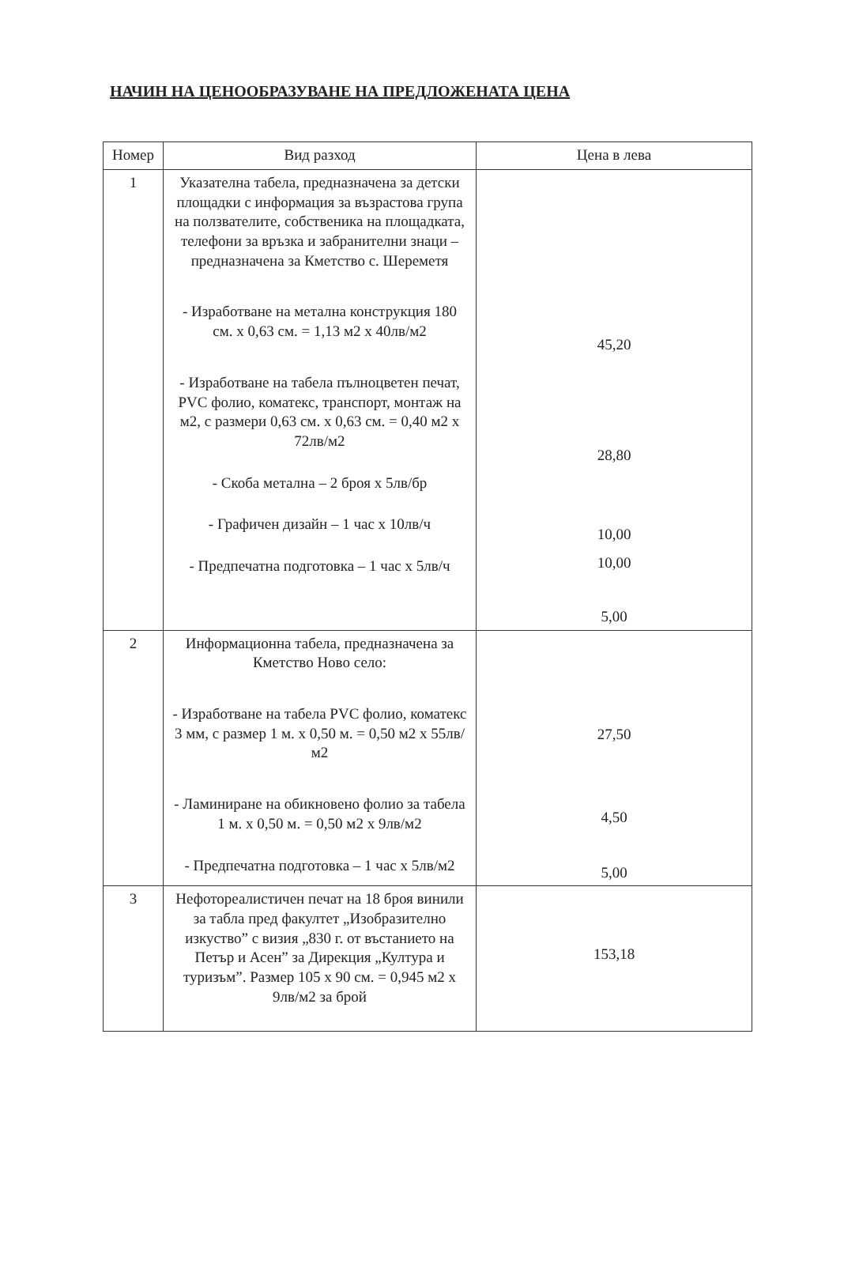НАЧИН НА ЦЕНООБРАЗУВАНЕ НА ПРЕДЛОЖЕНАТА ЦЕНА
| Номер | Вид разход | Цена в лева |
| --- | --- | --- |
| 1 | Указателна табела, предназначена за детски площадки с информация за възрастова група на ползвателите, собственика на площадката, телефони за връзка и забранителни знаци – предназначена за Кметство с. Шереметя - Изработване на метална конструкция 180 см. х 0,63 см. = 1,13 м2 х 40лв/м2 - Изработване на табела пълноцветен печат, PVC фолио, коматекс, транспорт, монтаж на м2, с размери 0,63 см. х 0,63 см. = 0,40 м2 х 72лв/м2 - Скоба метална – 2 броя х 5лв/бр - Графичен дизайн – 1 час х 10лв/ч - Предпечатна подготовка – 1 час х 5лв/ч | 45,20 28,80 10,00 10,00 5,00 |
| 2 | Информационна табела, предназначена за Кметство Ново село: - Изработване на табела PVC фолио, коматекс 3 мм, с размер 1 м. х 0,50 м. = 0,50 м2 х 55лв/м2 - Ламиниране на обикновено фолио за табела 1 м. х 0,50 м. = 0,50 м2 х 9лв/м2 - Предпечатна подготовка – 1 час х 5лв/м2 | 27,50 4,50 5,00 |
| 3 | Нефотореалистичен печат на 18 броя винили за табла пред факултет „Изобразително изкуство” с визия „830 г. от въстанието на Петър и Асен” за Дирекция „Култура и туризъм”. Размер 105 х 90 см. = 0,945 м2 х 9лв/м2 за брой | 153,18 |